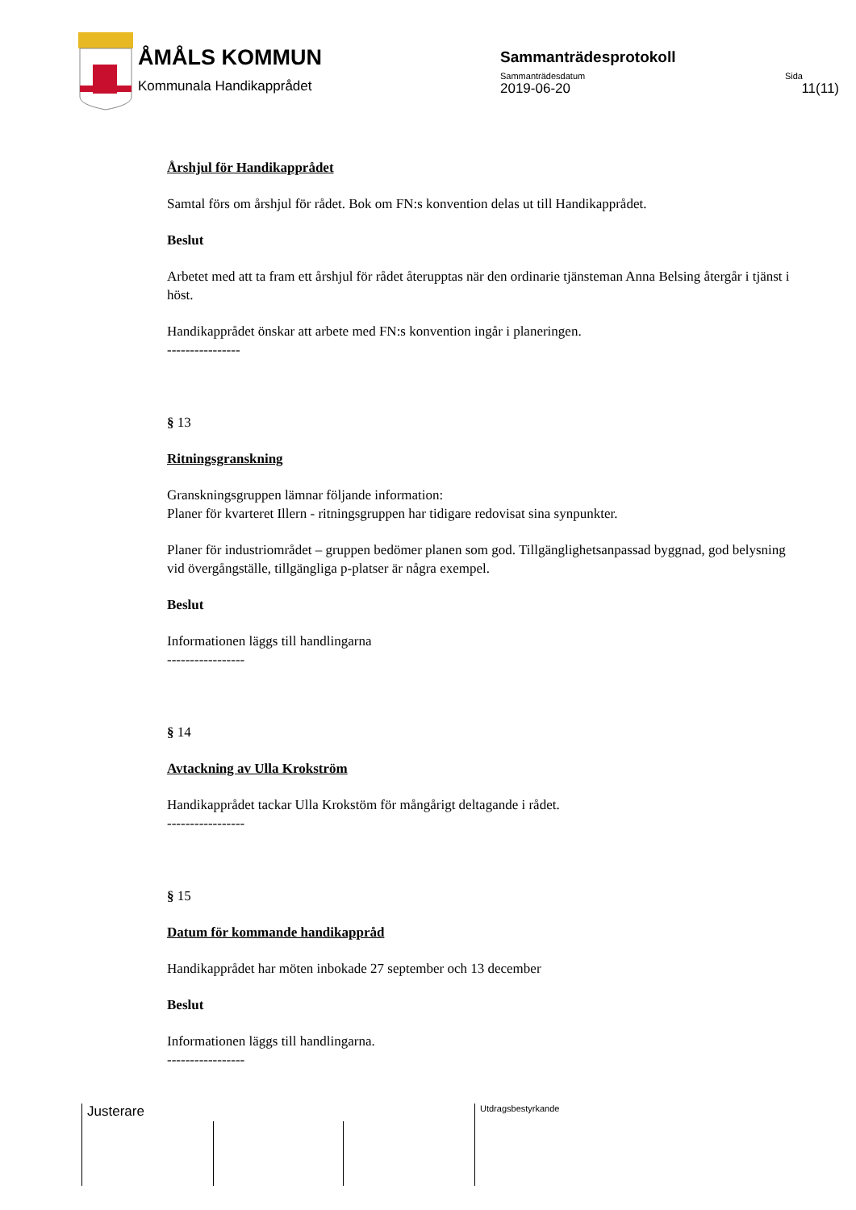ÅMÅLS KOMMUN
Kommunala Handikapprådet
Sammanträdesprotokoll
Sammanträdesdatum Sida
2019-06-20 11(11)
Årshjul för Handikapprådet
Samtal förs om årshjul för rådet. Bok om FN:s konvention delas ut till Handikapprådet.
Beslut
Arbetet med att ta fram ett årshjul för rådet återupptas när den ordinarie tjänsteman Anna Belsing återgår i tjänst i höst.
Handikapprådet önskar att arbete med FN:s konvention ingår i planeringen.
----------------
§ 13
Ritningsgranskning
Granskningsgruppen lämnar följande information:
Planer för kvarteret Illern - ritningsgruppen har tidigare redovisat sina synpunkter.
Planer för industriområdet – gruppen bedömer planen som god. Tillgänglighetsanpassad byggnad, god belysning vid övergångställe, tillgängliga p-platser är några exempel.
Beslut
Informationen läggs till handlingarna
-----------------
§ 14
Avtackning av Ulla Krokström
Handikapprådet tackar Ulla Krokstöm för mångårigt deltagande i rådet.
-----------------
§ 15
Datum för kommande handikappråd
Handikapprådet har möten inbokade 27 september och 13 december
Beslut
Informationen läggs till handlingarna.
-----------------
Justerare Utdragsbestyrkande